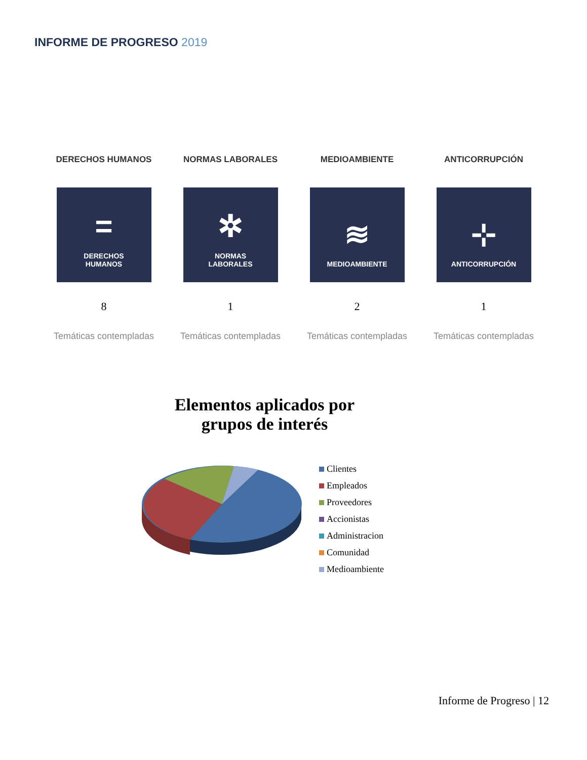INFORME DE PROGRESO 2019
DERECHOS HUMANOS
=
DERECHOS
HUMANOS
8
Temáticas contempladas
NORMAS LABORALES
✲
NORMAS
LABORALES
1
Temáticas contempladas
MEDIOAMBIENTE
≋
MEDIOAMBIENTE
2
Temáticas contempladas
ANTICORRUPCIÓN
⊹
ANTICORRUPCIÓN
1
Temáticas contempladas
Elementos aplicados por grupos de interés
Clientes
Empleados
Proveedores
Accionistas
Administracion
Comunidad
Medioambiente
Informe de Progreso | 12